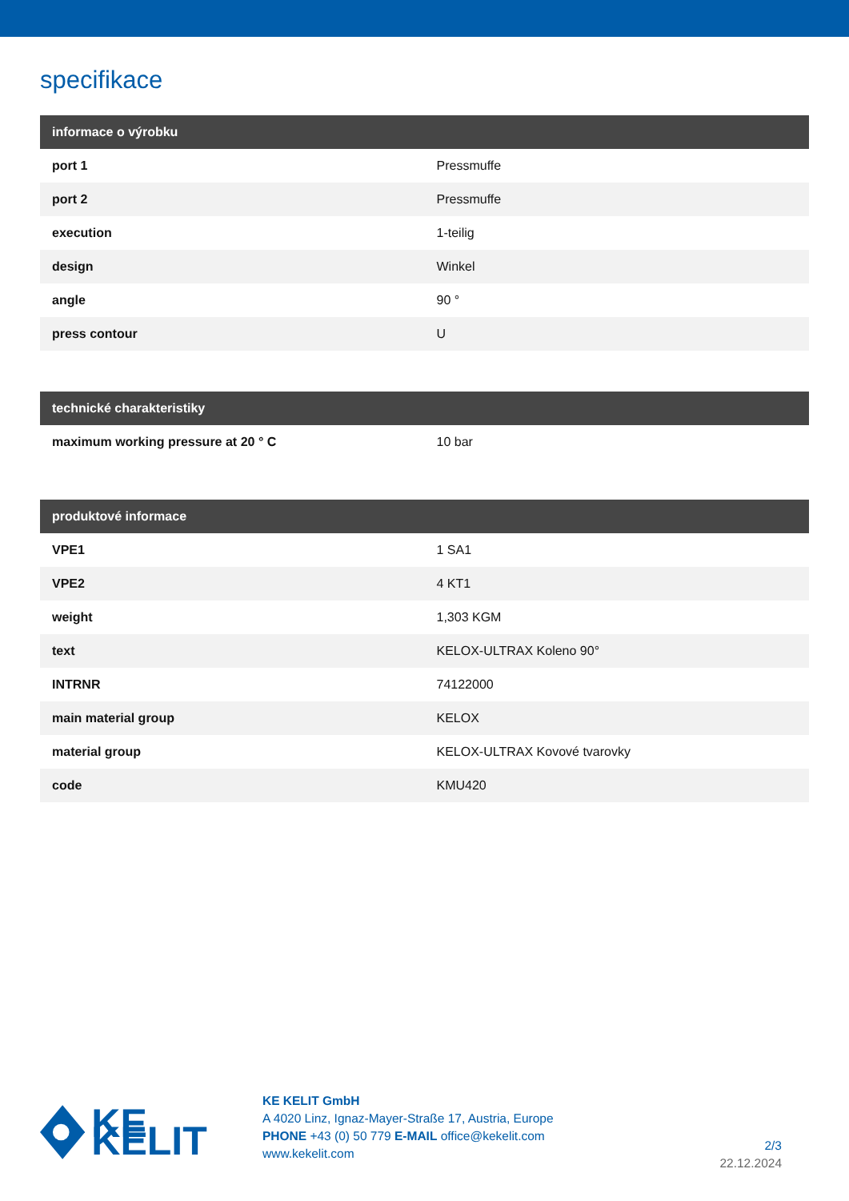specifikace
| informace o výrobku | |
| --- | --- |
| port 1 | Pressmuffe |
| port 2 | Pressmuffe |
| execution | 1-teilig |
| design | Winkel |
| angle | 90 ° |
| press contour | U |
| technické charakteristiky | |
| --- | --- |
| maximum working pressure at 20 ° C | 10 bar |
| produktové informace | |
| --- | --- |
| VPE1 | 1 SA1 |
| VPE2 | 4 KT1 |
| weight | 1,303 KGM |
| text | KELOX-ULTRAX Koleno 90° |
| INTRNR | 74122000 |
| main material group | KELOX |
| material group | KELOX-ULTRAX Kovové tvarovky |
| code | KMU420 |
KE KELIT
KE KELIT GmbH
A 4020 Linz, Ignaz-Mayer-Straße 17, Austria, Europe
PHONE +43 (0) 50 779 E-MAIL office@kekelit.com
www.kekelit.com
2/3
22.12.2024